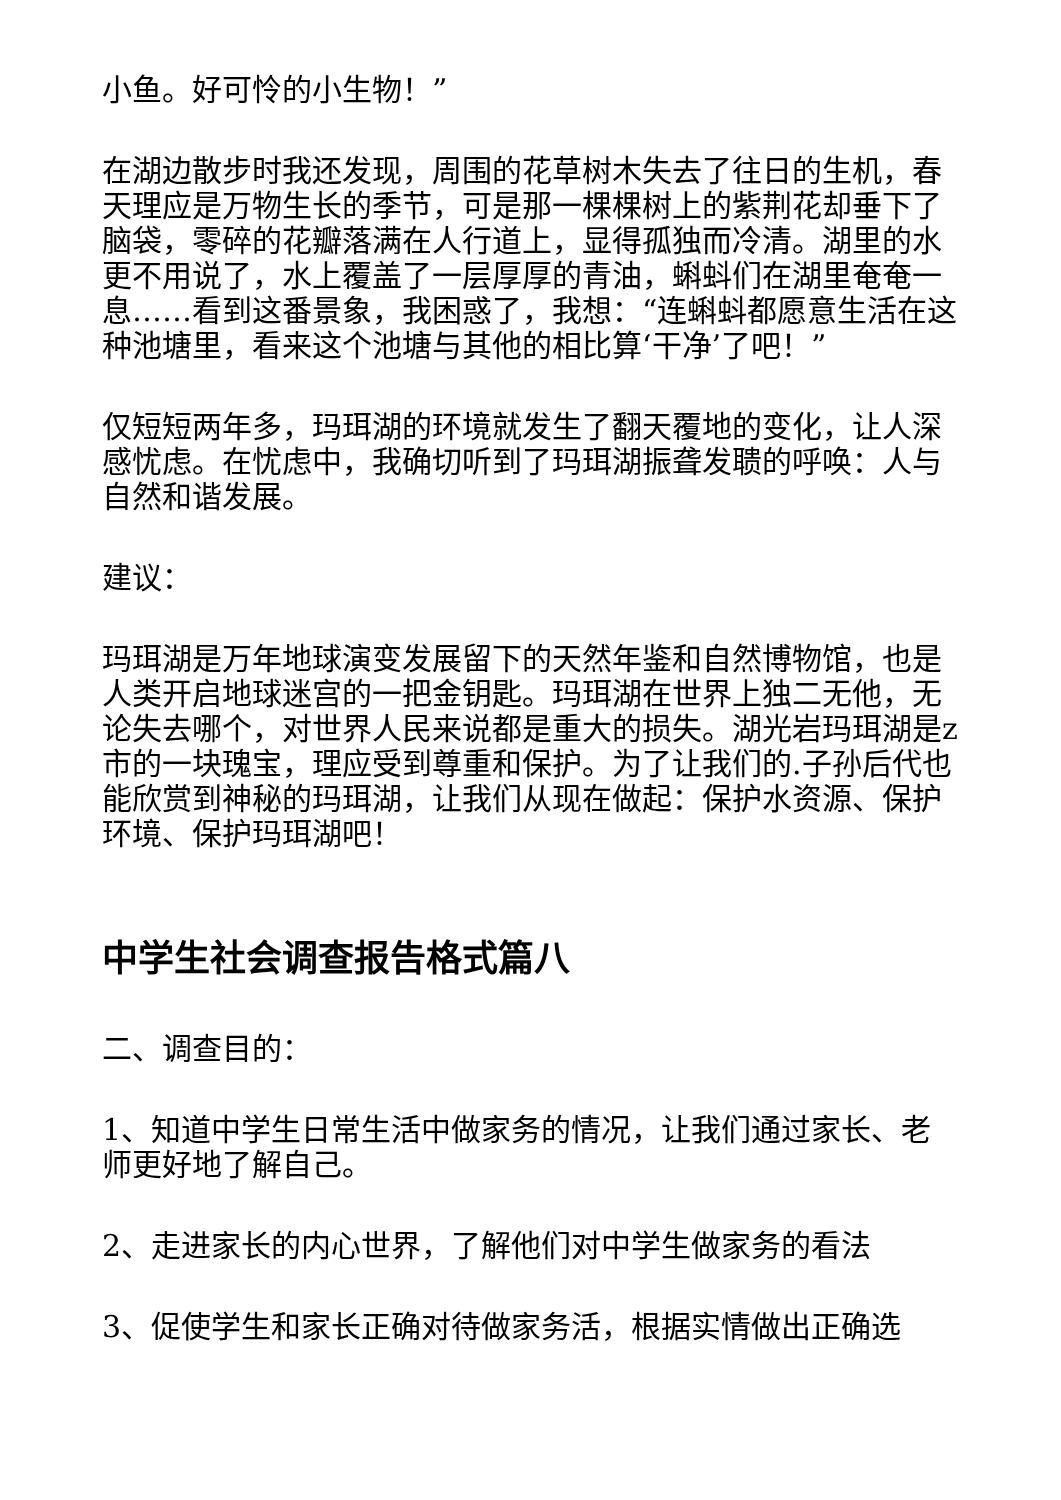小鱼。好可怜的小生物！”
在湖边散步时我还发现，周围的花草树木失去了往日的生机，春天理应是万物生长的季节，可是那一棵棵树上的紫荆花却垂下了脑袋，零碎的花瓣落满在人行道上，显得孤独而冷清。湖里的水更不用说了，水上覆盖了一层厚厚的青油，蝌蚪们在湖里奄奄一息……看到这番景象，我困惑了，我想：“连蝌蚪都愿意生活在这种池塘里，看来这个池塘与其他的相比算‘干净’了吧！”
仅短短两年多，玛珥湖的环境就发生了翻天覆地的变化，让人深感忧虑。在忧虑中，我确切听到了玛珥湖振聋发聩的呼唤：人与自然和谐发展。
建议：
玛珥湖是万年地球演变发展留下的天然年鉴和自然博物馆，也是人类开启地球迷宫的一把金钥匙。玛珥湖在世界上独二无他，无论失去哪个，对世界人民来说都是重大的损失。湖光岩玛珥湖是z市的一块瑰宝，理应受到尊重和保护。为了让我们的.子孙后代也能欣赏到神秘的玛珥湖，让我们从现在做起：保护水资源、保护环境、保护玛珥湖吧！
中学生社会调查报告格式篇八
二、调查目的：
1、知道中学生日常生活中做家务的情况，让我们通过家长、老师更好地了解自己。
2、走进家长的内心世界，了解他们对中学生做家务的看法
3、促使学生和家长正确对待做家务活，根据实情做出正确选